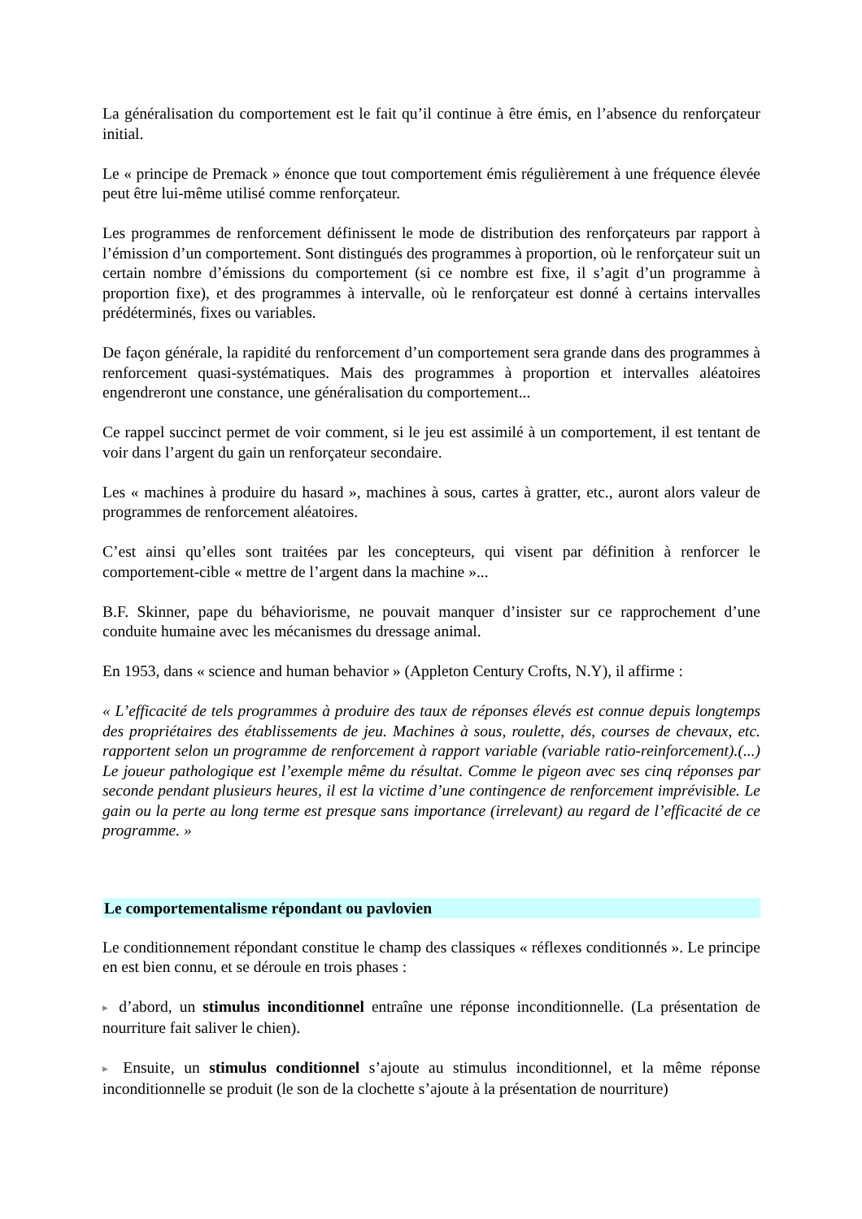La généralisation du comportement est le fait qu’il continue à être émis, en l’absence du renforçateur initial.
Le « principe de Premack » énonce que tout comportement émis régulièrement à une fréquence élevée peut être lui-même utilisé comme renforçateur.
Les programmes de renforcement définissent le mode de distribution des renforçateurs par rapport à l’émission d’un comportement. Sont distingués des programmes à proportion, où le renforçateur suit un certain nombre d’émissions du comportement (si ce nombre est fixe, il s’agit d’un programme à proportion fixe), et des programmes à intervalle, où le renforçateur est donné à certains intervalles prédéterminés, fixes ou variables.
De façon générale, la rapidité du renforcement d’un comportement sera grande dans des programmes à renforcement quasi-systématiques. Mais des programmes à proportion et intervalles aléatoires engendreront une constance, une généralisation du comportement...
Ce rappel succinct permet de voir comment, si le jeu est assimilé à un comportement, il est tentant de voir dans l’argent du gain un renforçateur secondaire.
Les « machines à produire du hasard », machines à sous, cartes à gratter, etc., auront alors valeur de programmes de renforcement aléatoires.
C’est ainsi qu’elles sont traitées par les concepteurs, qui visent par définition à renforcer le comportement-cible « mettre de l’argent dans la machine »...
B.F. Skinner, pape du béhaviorisme, ne pouvait manquer d’insister sur ce rapprochement d’une conduite humaine avec les mécanismes du dressage animal.
En 1953, dans « science and human behavior » (Appleton Century Crofts, N.Y), il affirme :
« L’efficacité de tels programmes à produire des taux de réponses élevés est connue depuis longtemps des propriétaires des établissements de jeu. Machines à sous, roulette, dés, courses de chevaux, etc. rapportent selon un programme de renforcement à rapport variable (variable ratio-reinforcement).(...) Le joueur pathologique est l’exemple même du résultat. Comme le pigeon avec ses cinq réponses par seconde pendant plusieurs heures, il est la victime d’une contingence de renforcement imprévisible. Le gain ou la perte au long terme est presque sans importance (irrelevant) au regard de l’efficacité de ce programme. »
Le comportementalisme répondant ou pavlovien
Le conditionnement répondant constitue le champ des classiques « réflexes conditionnés ». Le principe en est bien connu, et se déroule en trois phases :
▶ d’abord, un stimulus inconditionnel entraîne une réponse inconditionnelle. (La présentation de nourriture fait saliver le chien).
▶ Ensuite, un stimulus conditionnel s’ajoute au stimulus inconditionnel, et la même réponse inconditionnelle se produit (le son de la clochette s’ajoute à la présentation de nourriture)